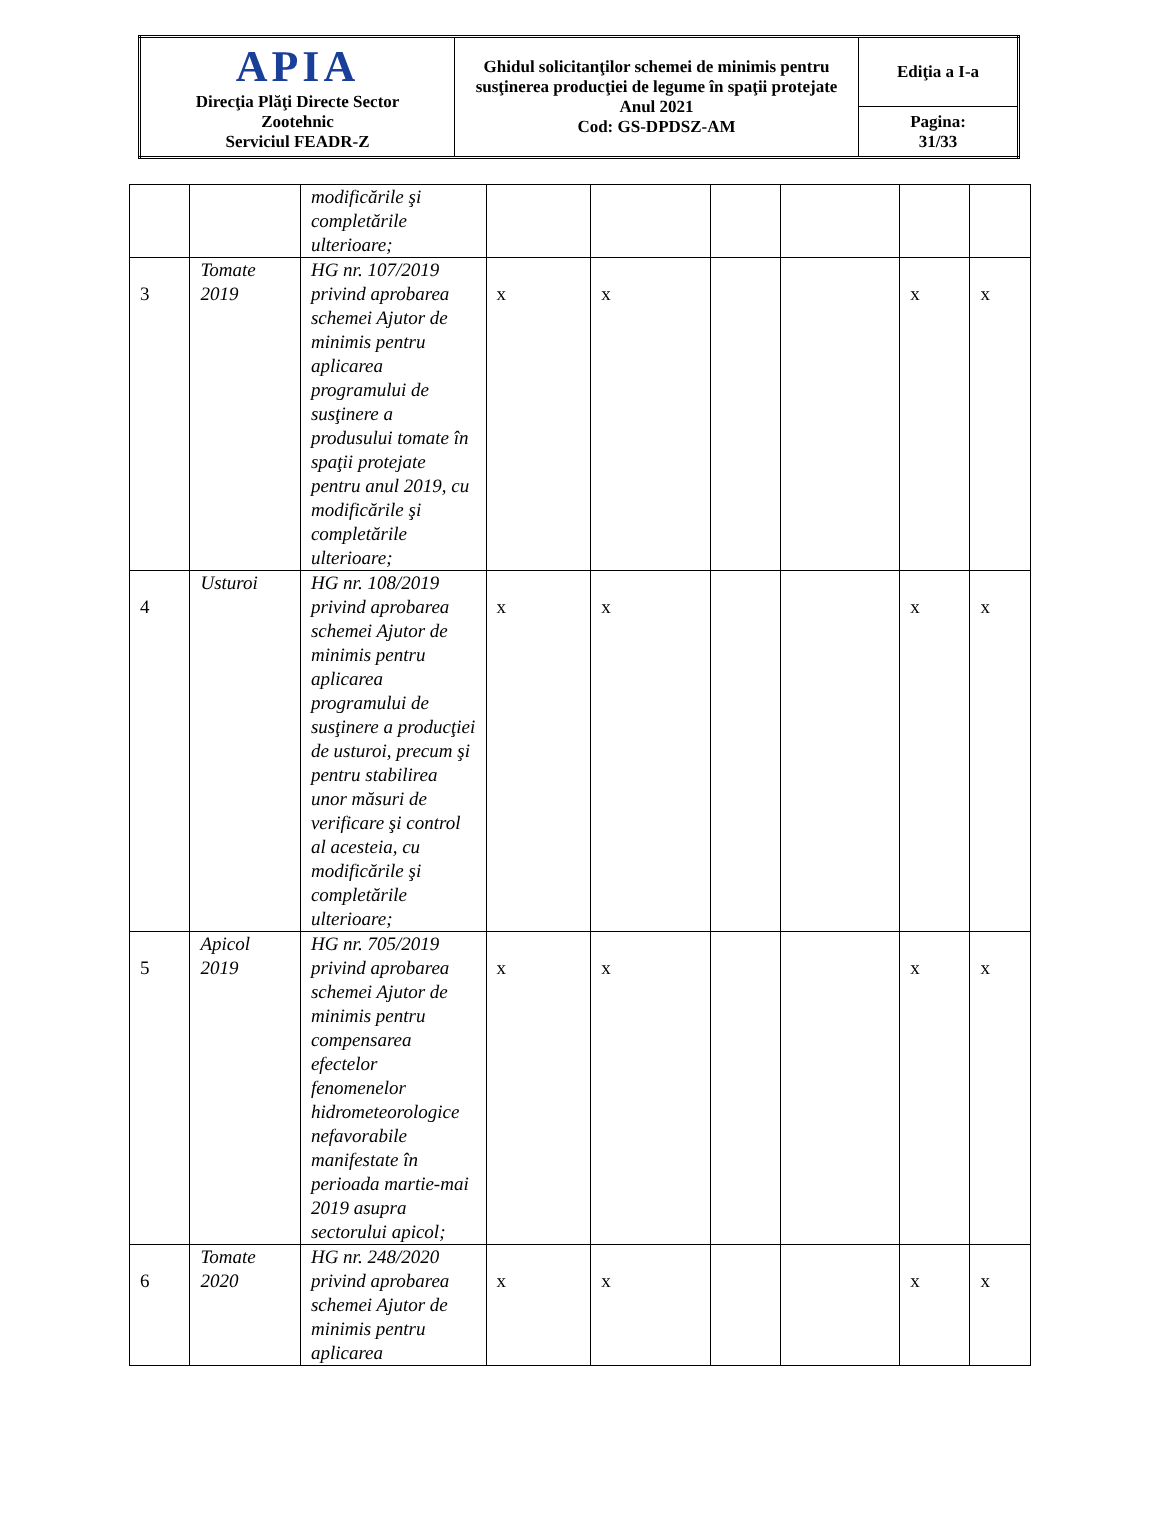| APIA Direcţia Plăţi Directe Sector Zootehnic Serviciul FEADR-Z | Ghidul solicitanţilor schemei de minimis pentru susţinerea producţiei de legume în spaţii protejate Anul 2021 Cod: GS-DPDSZ-AM | Ediţia a I-a |
| | | Pagina: 31/33 |
| | | modificările şi completările ulterioare; | | | | | | |
| 3 | Tomate 2019 | HG nr. 107/2019 privind aprobarea schemei Ajutor de minimis pentru aplicarea programului de susţinere a produsului tomate în spaţii protejate pentru anul 2019, cu modificările şi completările ulterioare; | x | x | | | x | x |
| 4 | Usturoi | HG nr. 108/2019 privind aprobarea schemei Ajutor de minimis pentru aplicarea programului de susţinere a producţiei de usturoi, precum şi pentru stabilirea unor măsuri de verificare şi control al acesteia, cu modificările şi completările ulterioare; | x | x | | | x | x |
| 5 | Apicol 2019 | HG nr. 705/2019 privind aprobarea schemei Ajutor de minimis pentru compensarea efectelor fenomenelor hidrometeorologice nefavorabile manifestate în perioada martie-mai 2019 asupra sectorului apicol; | x | x | | | x | x |
| 6 | Tomate 2020 | HG nr. 248/2020 privind aprobarea schemei Ajutor de minimis pentru aplicarea | x | x | | | x | x |